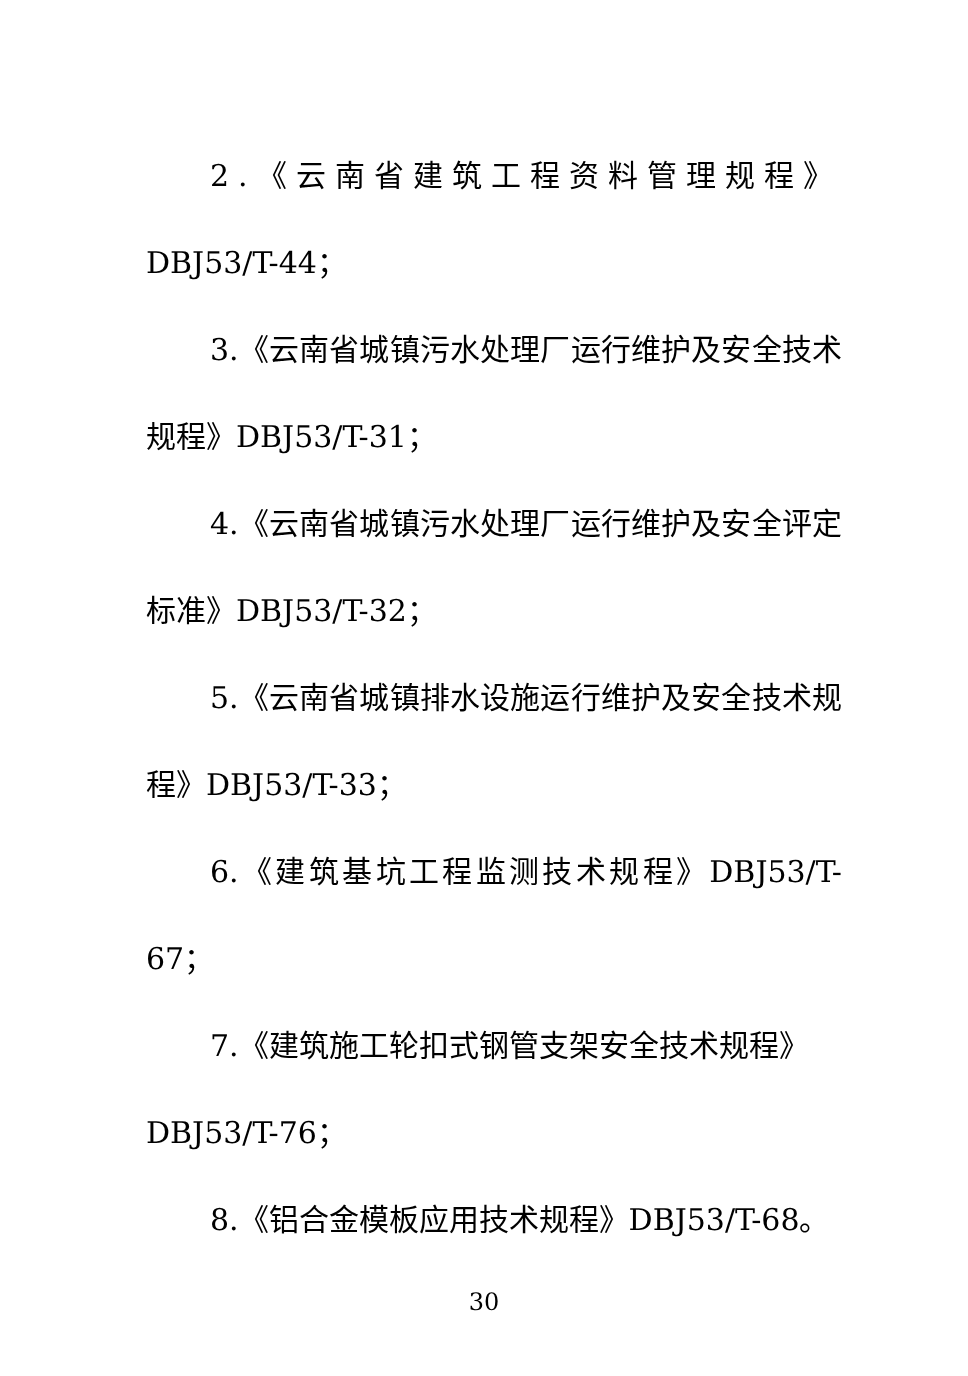2.《云南省建筑工程资料管理规程》
DBJ53/T-44；
3.《云南省城镇污水处理厂运行维护及安全技术规程》DBJ53/T-31；
4.《云南省城镇污水处理厂运行维护及安全评定标准》DBJ53/T-32；
5.《云南省城镇排水设施运行维护及安全技术规程》DBJ53/T-33；
6.《建筑基坑工程监测技术规程》DBJ53/T-67；
7.《建筑施工轮扣式钢管支架安全技术规程》
DBJ53/T-76；
8.《铝合金模板应用技术规程》DBJ53/T-68。
30